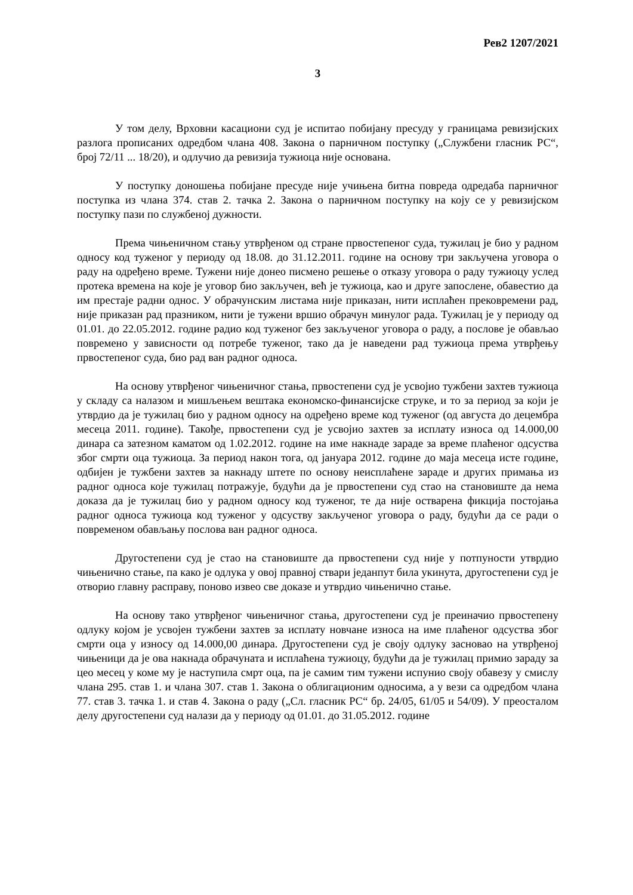Рев2 1207/2021
3
У том делу, Врховни касациони суд је испитао побијану пресуду у границама ревизијских разлога прописаних одредбом члана 408. Закона о парничном поступку („Службени гласник РС“, број 72/11 ... 18/20), и одлучио да ревизија тужиоца није основана.
У поступку доношења побијане пресуде није учињена битна повреда одредаба парничног поступка из члана 374. став 2. тачка 2. Закона о парничном поступку на коју се у ревизијском поступку пази по службеној дужности.
Према чињеничном стању утврђеном од стране првостепеног суда, тужилац је био у радном односу код туженог у периоду од 18.08. до 31.12.2011. године на основу три закључена уговора о раду на одређено време. Тужени није донео писмено решење о отказу уговора о раду тужиоцу услед протека времена на које је уговор био закључен, већ је тужиоца, као и друге запослене, обавестио да им престаје радни однос. У обрачунским листама није приказан, нити исплаћен прековремени рад, није приказан рад празником, нити је тужени вршио обрачун минулог рада. Тужилац је у периоду од 01.01. до 22.05.2012. године радио код туженог без закљученог уговора о раду, а послове је обављао повремено у зависности од потребе туженог, тако да је наведени рад тужиоца према утврђењу првостепеног суда, био рад ван радног односа.
На основу утврђеног чињеничног стања, првостепени суд је усвојио тужбени захтев тужиоца у складу са налазом и мишљењем вештака економско-финансијске струке, и то за период за који је утврдио да је тужилац био у радном односу на одређено време код туженог (од августа до децембра месеца 2011. године). Такође, првостепени суд је усвојио захтев за исплату износа од 14.000,00 динара са затезном каматом од 1.02.2012. године на име накнаде зараде за време плаћеног одсуства због смрти оца тужиоца. За период након тога, од јануара 2012. године до маја месеца исте године, одбијен је тужбени захтев за накнаду штете по основу неисплаћене зараде и других примања из радног односа које тужилац потражује, будући да је првостепени суд стао на становиште да нема доказа да је тужилац био у радном односу код туженог, те да није остварена фикција постојања радног односа тужиоца код туженог у одсуству закљученог уговора о раду, будући да се ради о повременом обављању послова ван радног односа.
Другостепени суд је стао на становиште да првостепени суд није у потпуности утврдио чињенично стање, па како је одлука у овој правној ствари једанпут била укинута, другостепени суд је отворио главну расправу, поново извео све доказе и утврдио чињенично стање.
На основу тако утврђеног чињеничног стања, другостепени суд је преиначио првостепену одлуку којом је усвојен тужбени захтев за исплату новчане износа на име плаћеног одсуства због смрти оца у износу од 14.000,00 динара. Другостепени суд је своју одлуку засновао на утврђеној чињеници да је ова накнада обрачуната и исплаћена тужиоцу, будући да је тужилац примио зараду за цео месец у коме му је наступила смрт оца, па је самим тим тужени испунио своју обавезу у смислу члана 295. став 1. и члана 307. став 1. Закона о облигационим односима, а у вези са одредбом члана 77. став 3. тачка 1. и став 4. Закона о раду („Сл. гласник РС“ бр. 24/05, 61/05 и 54/09). У преосталом делу другостепени суд налази да у периоду од 01.01. до 31.05.2012. године